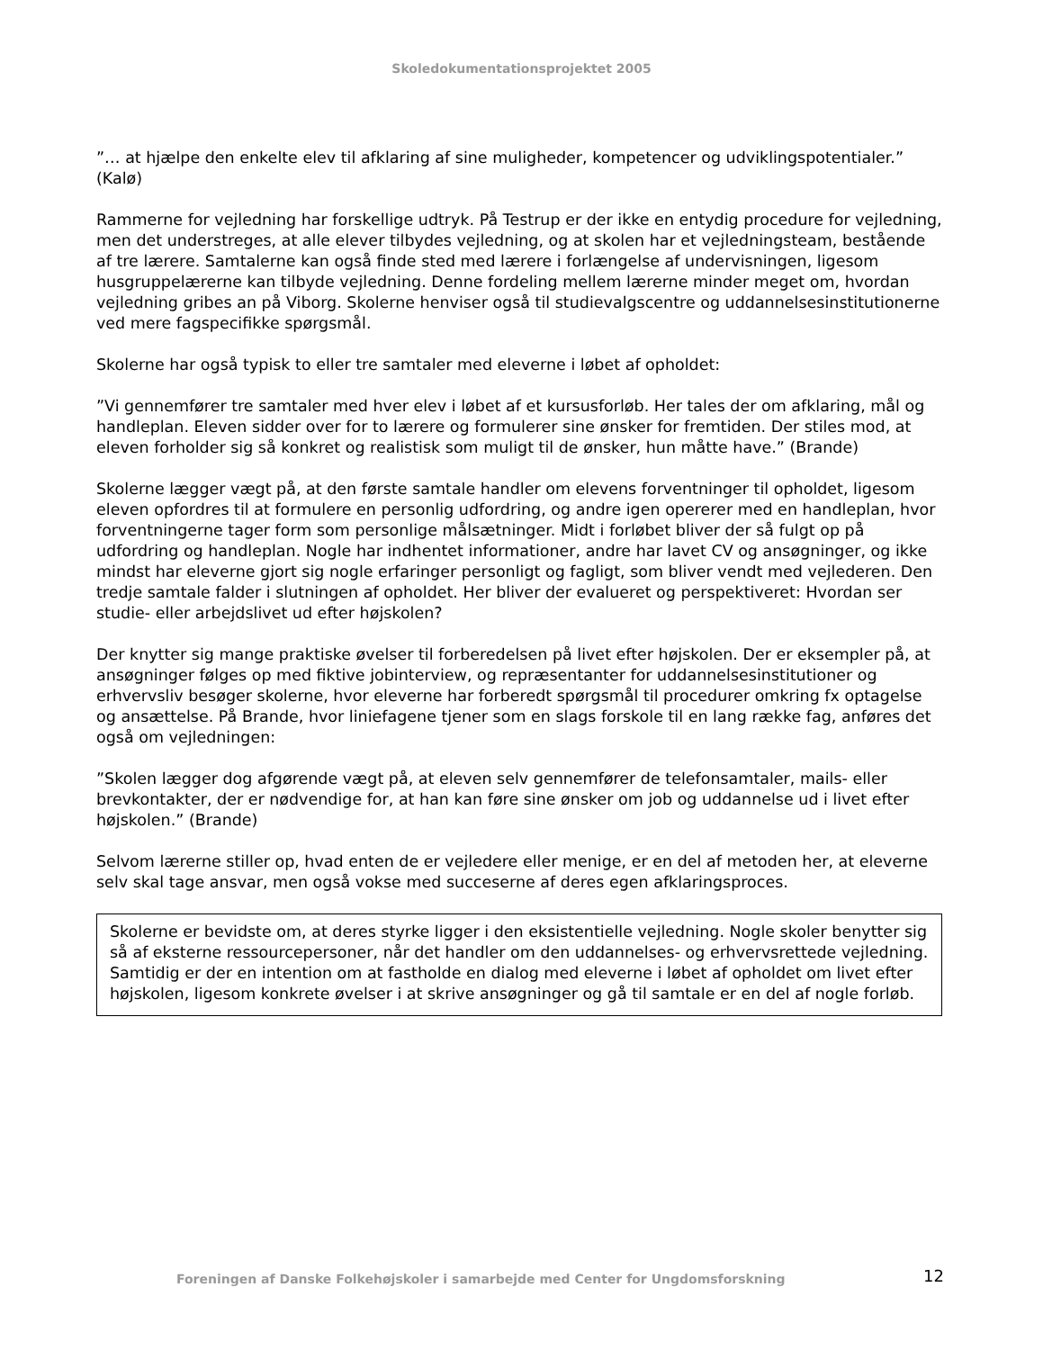Skoledokumentationsprojektet 2005
”… at hjælpe den enkelte elev til afklaring af sine muligheder, kompetencer og udviklingspotentialer.” (Kalø)
Rammerne for vejledning har forskellige udtryk. På Testrup er der ikke en entydig procedure for vejledning, men det understreges, at alle elever tilbydes vejledning, og at skolen har et vejledningsteam, bestående af tre lærere. Samtalerne kan også finde sted med lærere i forlængelse af undervisningen, ligesom husgruppelærerne kan tilbyde vejledning. Denne fordeling mellem lærerne minder meget om, hvordan vejledning gribes an på Viborg. Skolerne henviser også til studievalgscentre og uddannelsesinstitutionerne ved mere fagspecifikke spørgsmål.
Skolerne har også typisk to eller tre samtaler med eleverne i løbet af opholdet:
”Vi gennemfører tre samtaler med hver elev i løbet af et kursusforløb. Her tales der om afklaring, mål og handleplan. Eleven sidder over for to lærere og formulerer sine ønsker for fremtiden. Der stiles mod, at eleven forholder sig så konkret og realistisk som muligt til de ønsker, hun måtte have.” (Brande)
Skolerne lægger vægt på, at den første samtale handler om elevens forventninger til opholdet, ligesom eleven opfordres til at formulere en personlig udfordring, og andre igen opererer med en handleplan, hvor forventningerne tager form som personlige målsætninger. Midt i forløbet bliver der så fulgt op på udfordring og handleplan. Nogle har indhentet informationer, andre har lavet CV og ansøgninger, og ikke mindst har eleverne gjort sig nogle erfaringer personligt og fagligt, som bliver vendt med vejlederen. Den tredje samtale falder i slutningen af opholdet. Her bliver der evalueret og perspektiveret: Hvordan ser studie- eller arbejdslivet ud efter højskolen?
Der knytter sig mange praktiske øvelser til forberedelsen på livet efter højskolen. Der er eksempler på, at ansøgninger følges op med fiktive jobinterview, og repræsentanter for uddannelsesinstitutioner og erhvervsliv besøger skolerne, hvor eleverne har forberedt spørgsmål til procedurer omkring fx optagelse og ansættelse. På Brande, hvor liniefagene tjener som en slags forskole til en lang række fag, anføres det også om vejledningen:
”Skolen lægger dog afgørende vægt på, at eleven selv gennemfører de telefonsamtaler, mails- eller brevkontakter, der er nødvendige for, at han kan føre sine ønsker om job og uddannelse ud i livet efter højskolen.” (Brande)
Selvom lærerne stiller op, hvad enten de er vejledere eller menige, er en del af metoden her, at eleverne selv skal tage ansvar, men også vokse med succeserne af deres egen afklaringsproces.
Skolerne er bevidste om, at deres styrke ligger i den eksistentielle vejledning. Nogle skoler benytter sig så af eksterne ressourcepersoner, når det handler om den uddannelses- og erhvervsrettede vejledning. Samtidig er der en intention om at fastholde en dialog med eleverne i løbet af opholdet om livet efter højskolen, ligesom konkrete øvelser i at skrive ansøgninger og gå til samtale er en del af nogle forløb.
Foreningen af Danske Folkehøjskoler i samarbejde med Center for Ungdomsforskning 12